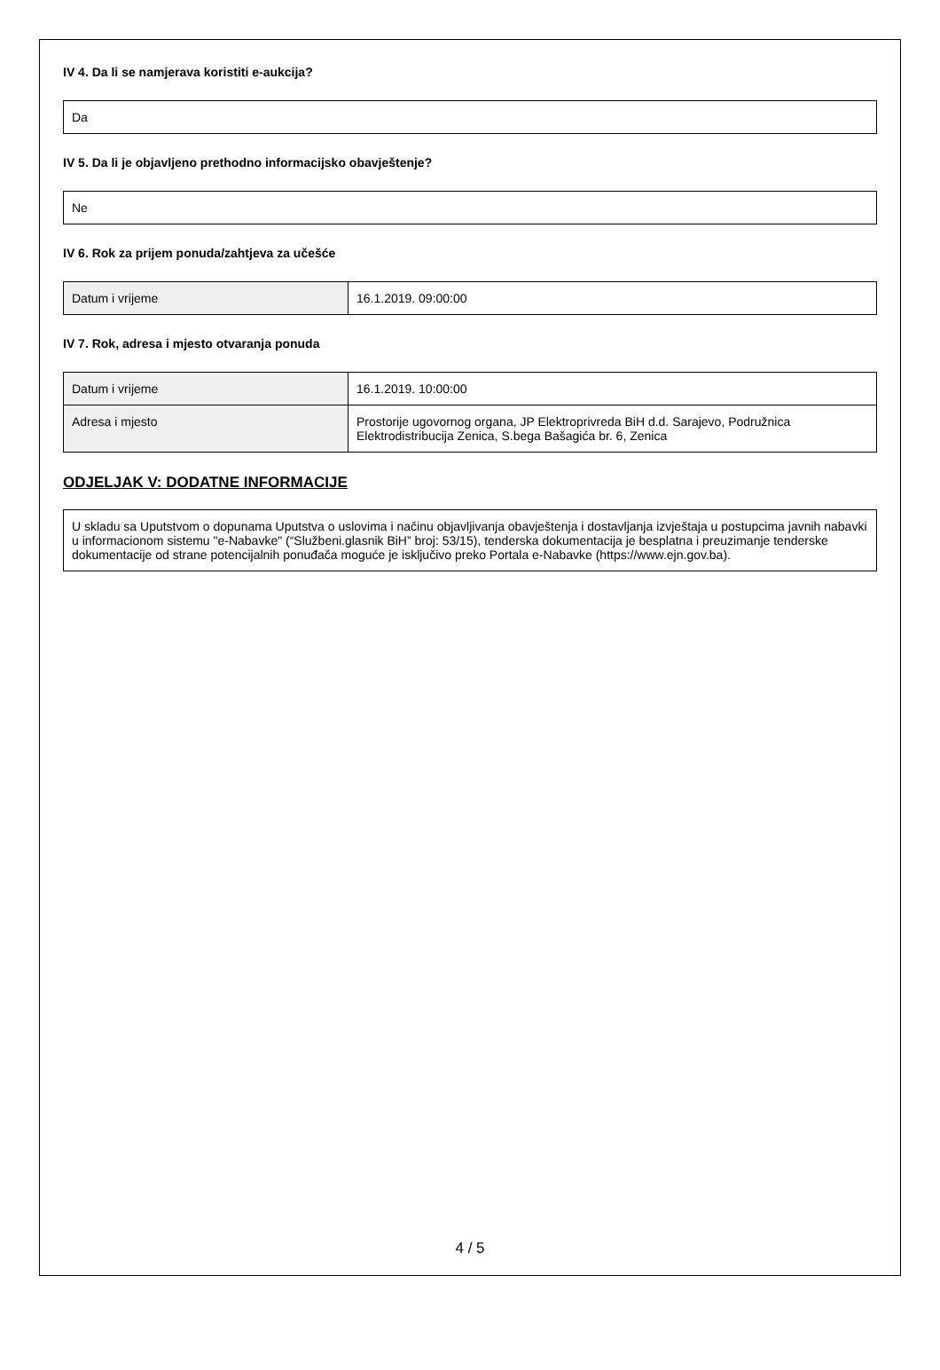IV 4. Da li se namjerava koristiti e-aukcija?
Da
IV 5. Da li je objavljeno prethodno informacijsko obavještenje?
Ne
IV 6. Rok za prijem ponuda/zahtjeva za učešće
| Datum i vrijeme | 16.1.2019. 09:00:00 |
IV 7. Rok, adresa i mjesto otvaranja ponuda
| Datum i vrijeme | 16.1.2019. 10:00:00 |
| Adresa i mjesto | Prostorije ugovornog organa, JP Elektroprivreda BiH d.d. Sarajevo, Podružnica Elektrodistribucija Zenica, S.bega Bašagića br. 6, Zenica |
ODJELJAK V: DODATNE INFORMACIJE
U skladu sa Uputstvom o dopunama Uputstva o uslovima i načinu objavljivanja obavještenja i dostavljanja izvještaja u postupcima javnih nabavki u informacionom sistemu "e-Nabavke" (“Službeni.glasnik BiH” broj: 53/15), tenderska dokumentacija je besplatna i preuzimanje tenderske dokumentacije od strane potencijalnih ponuđača moguće je isključivo preko Portala e-Nabavke (https://www.ejn.gov.ba).
4 / 5